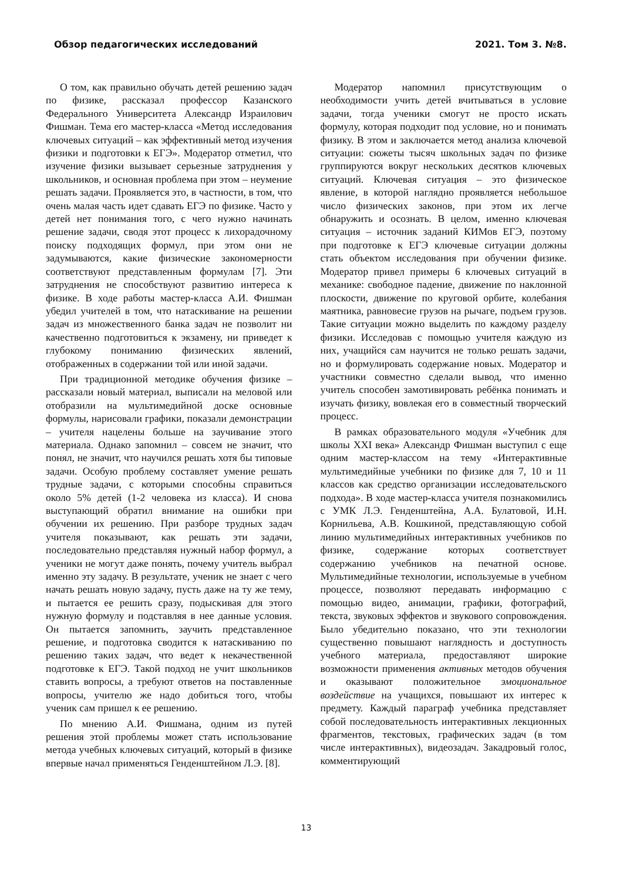Обзор педагогических исследований 2021. Том 3. №8.
О том, как правильно обучать детей решению задач по физике, рассказал профессор Казанского Федерального Университета Александр Израилович Фишман. Тема его мастер-класса «Метод исследования ключевых ситуаций – как эффективный метод изучения физики и подготовки к ЕГЭ». Модератор отметил, что изучение физики вызывает серьезные затруднения у школьников, и основная проблема при этом – неумение решать задачи. Проявляется это, в частности, в том, что очень малая часть идет сдавать ЕГЭ по физике. Часто у детей нет понимания того, с чего нужно начинать решение задачи, сводя этот процесс к лихорадочному поиску подходящих формул, при этом они не задумываются, какие физические закономерности соответствуют представленным формулам [7]. Эти затруднения не способствуют развитию интереса к физике. В ходе работы мастер-класса А.И. Фишман убедил учителей в том, что натаскивание на решении задач из множественного банка задач не позволит ни качественно подготовиться к экзамену, ни приведет к глубокому пониманию физических явлений, отображенных в содержании той или иной задачи.
При традиционной методике обучения физике – рассказали новый материал, выписали на меловой или отобразили на мультимедийной доске основные формулы, нарисовали графики, показали демонстрации – учителя нацелены больше на заучивание этого материала. Однако запомнил – совсем не значит, что понял, не значит, что научился решать хотя бы типовые задачи. Особую проблему составляет умение решать трудные задачи, с которыми способны справиться около 5% детей (1-2 человека из класса). И снова выступающий обратил внимание на ошибки при обучении их решению. При разборе трудных задач учителя показывают, как решать эти задачи, последовательно представляя нужный набор формул, а ученики не могут даже понять, почему учитель выбрал именно эту задачу. В результате, ученик не знает с чего начать решать новую задачу, пусть даже на ту же тему, и пытается ее решить сразу, подыскивая для этого нужную формулу и подставляя в нее данные условия. Он пытается запомнить, заучить представленное решение, и подготовка сводится к натаскиванию по решению таких задач, что ведет к некачественной подготовке к ЕГЭ. Такой подход не учит школьников ставить вопросы, а требуют ответов на поставленные вопросы, учителю же надо добиться того, чтобы ученик сам пришел к ее решению.
По мнению А.И. Фишмана, одним из путей решения этой проблемы может стать использование метода учебных ключевых ситуаций, который в физике впервые начал применяться Генденштейном Л.Э. [8].
Модератор напомнил присутствующим о необходимости учить детей вчитываться в условие задачи, тогда ученики смогут не просто искать формулу, которая подходит под условие, но и понимать физику. В этом и заключается метод анализа ключевой ситуации: сюжеты тысяч школьных задач по физике группируются вокруг нескольких десятков ключевых ситуаций. Ключевая ситуация – это физическое явление, в которой наглядно проявляется небольшое число физических законов, при этом их легче обнаружить и осознать. В целом, именно ключевая ситуация – источник заданий КИМов ЕГЭ, поэтому при подготовке к ЕГЭ ключевые ситуации должны стать объектом исследования при обучении физике. Модератор привел примеры 6 ключевых ситуаций в механике: свободное падение, движение по наклонной плоскости, движение по круговой орбите, колебания маятника, равновесие грузов на рычаге, подъем грузов. Такие ситуации можно выделить по каждому разделу физики. Исследовав с помощью учителя каждую из них, учащийся сам научится не только решать задачи, но и формулировать содержание новых. Модератор и участники совместно сделали вывод, что именно учитель способен замотивировать ребёнка понимать и изучать физику, вовлекая его в совместный творческий процесс.
В рамках образовательного модуля «Учебник для школы XXI века» Александр Фишман выступил с еще одним мастер-классом на тему «Интерактивные мультимедийные учебники по физике для 7, 10 и 11 классов как средство организации исследовательского подхода». В ходе мастер-класса учителя познакомились с УМК Л.Э. Генденштейна, А.А. Булатовой, И.Н. Корнильева, А.В. Кошкиной, представляющую собой линию мультимедийных интерактивных учебников по физике, содержание которых соответствует содержанию учебников на печатной основе. Мультимедийные технологии, используемые в учебном процессе, позволяют передавать информацию с помощью видео, анимации, графики, фотографий, текста, звуковых эффектов и звукового сопровождения. Было убедительно показано, что эти технологии существенно повышают наглядность и доступность учебного материала, предоставляют широкие возможности применения активных методов обучения и оказывают положительное эмоциональное воздействие на учащихся, повышают их интерес к предмету. Каждый параграф учебника представляет собой последовательность интерактивных лекционных фрагментов, текстовых, графических задач (в том числе интерактивных), видеозадач. Закадровый голос, комментирующий
13